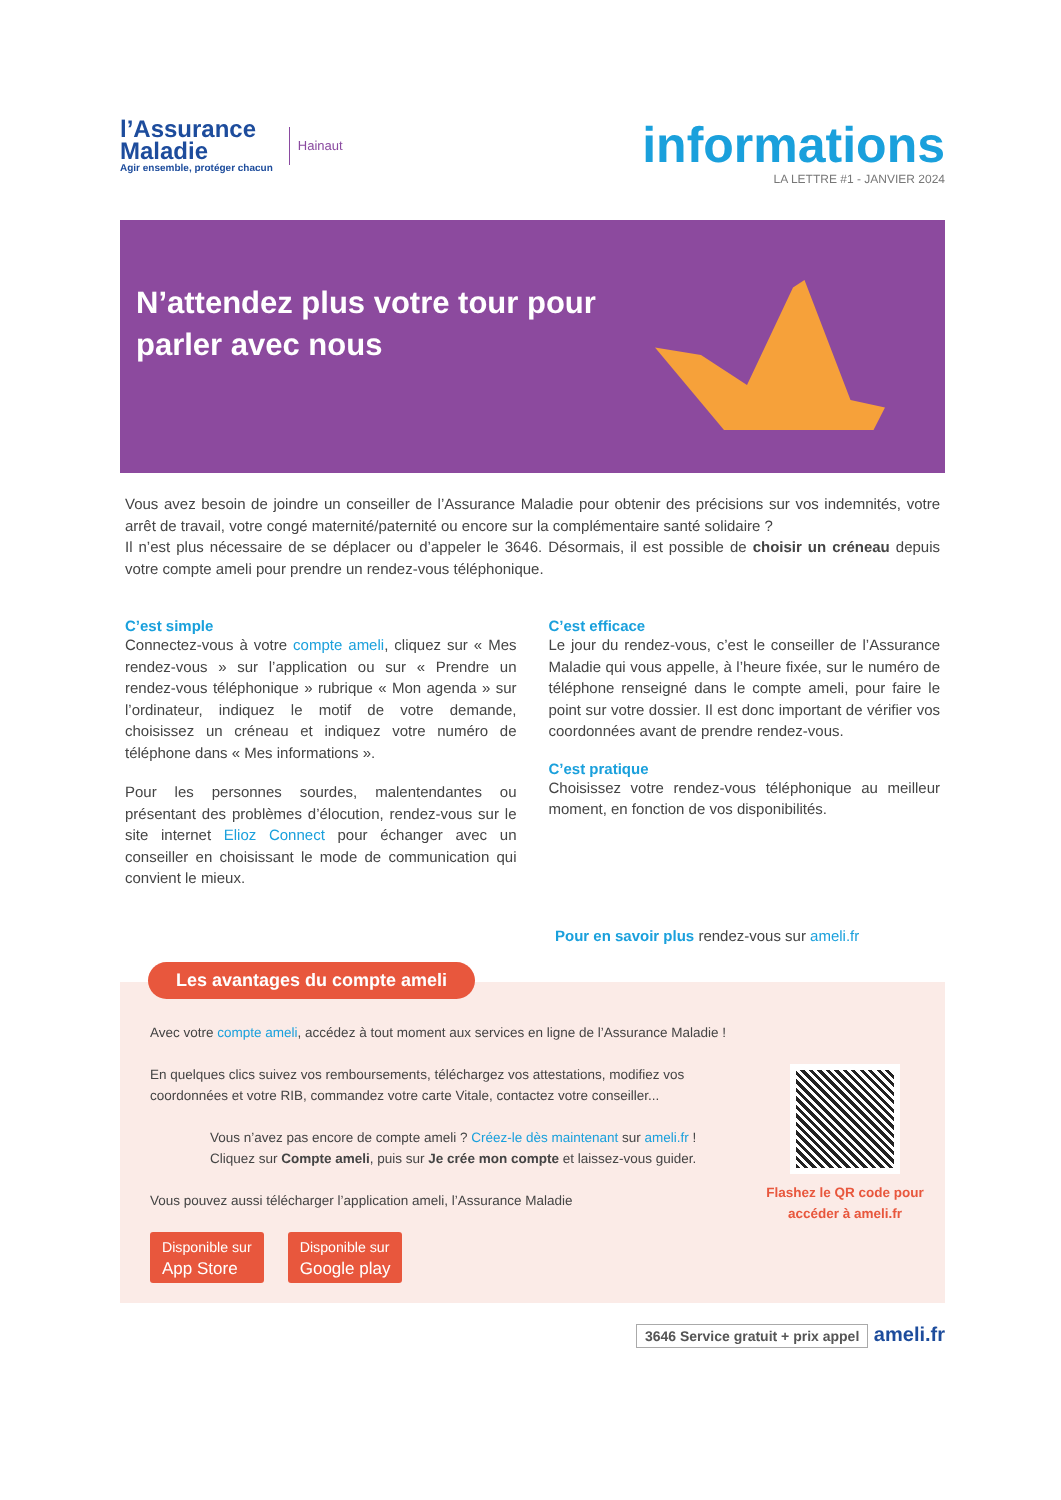l’Assurance
Maladie
Agir ensemble, protéger chacun
Hainaut
informations
LA LETTRE #1 - JANVIER 2024
N’attendez plus votre tour pour parler avec nous
Vous avez besoin de joindre un conseiller de l’Assurance Maladie pour obtenir des précisions sur vos indemnités, votre arrêt de travail, votre congé maternité/paternité ou encore sur la complémentaire santé solidaire ?
Il n’est plus nécessaire de se déplacer ou d’appeler le 3646. Désormais, il est possible de choisir un créneau depuis votre compte ameli pour prendre un rendez-vous téléphonique.
C’est simple
Connectez-vous à votre compte ameli, cliquez sur « Mes rendez-vous » sur l’application ou sur « Prendre un rendez-vous téléphonique » rubrique « Mon agenda » sur l’ordinateur, indiquez le motif de votre demande, choisissez un créneau et indiquez votre numéro de téléphone dans « Mes informations ».
Pour les personnes sourdes, malentendantes ou présentant des problèmes d’élocution, rendez-vous sur le site internet Elioz Connect pour échanger avec un conseiller en choisissant le mode de communication qui convient le mieux.
C’est efficace
Le jour du rendez-vous, c’est le conseiller de l’Assurance Maladie qui vous appelle, à l’heure fixée, sur le numéro de téléphone renseigné dans le compte ameli, pour faire le point sur votre dossier. Il est donc important de vérifier vos coordonnées avant de prendre rendez-vous.
C’est pratique
Choisissez votre rendez-vous téléphonique au meilleur moment, en fonction de vos disponibilités.
Pour en savoir plus rendez-vous sur ameli.fr
Les avantages du compte ameli
Avec votre compte ameli, accédez à tout moment aux services en ligne de l’Assurance Maladie !
En quelques clics suivez vos remboursements, téléchargez vos attestations, modifiez vos coordonnées et votre RIB, commandez votre carte Vitale, contactez votre conseiller...
Vous n’avez pas encore de compte ameli ? Créez-le dès maintenant sur ameli.fr !
Cliquez sur Compte ameli, puis sur Je crée mon compte et laissez-vous guider.
Vous pouvez aussi télécharger l’application ameli, l’Assurance Maladie
Disponible sur
App Store Disponible sur
Google play
Flashez le QR code pour accéder à ameli.fr
3646 Service gratuit + prix appel ameli.fr